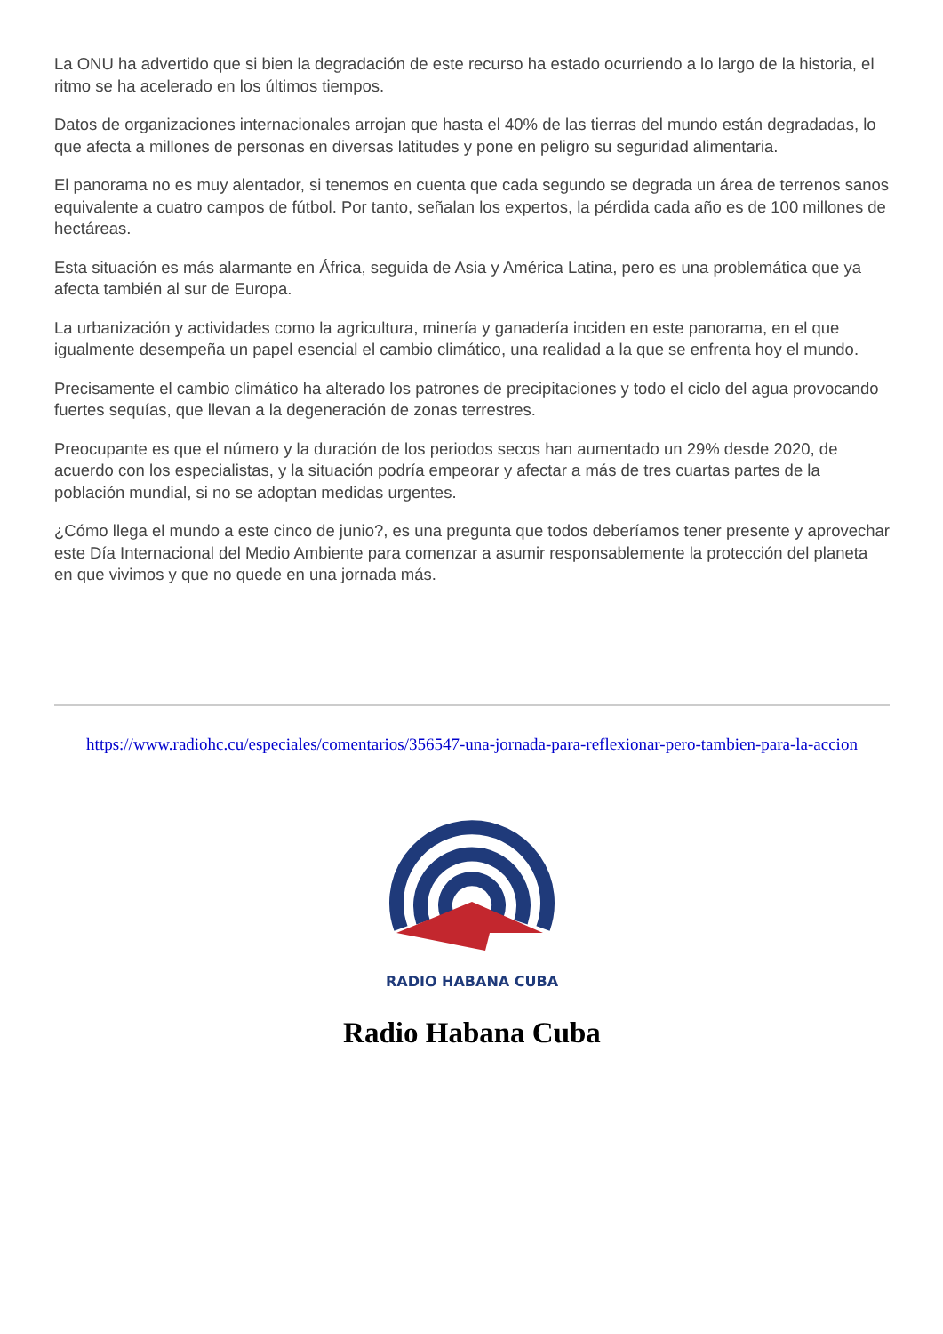La ONU ha advertido que si bien la degradación de este recurso ha estado ocurriendo a lo largo de la historia, el ritmo se ha acelerado en los últimos tiempos.
Datos de organizaciones internacionales arrojan que hasta el 40% de las tierras del mundo están degradadas, lo que afecta a millones de personas en diversas latitudes y pone en peligro su seguridad alimentaria.
El panorama no es muy alentador, si tenemos en cuenta que cada segundo se degrada un área de terrenos sanos equivalente a cuatro campos de fútbol. Por tanto, señalan los expertos, la pérdida cada año es de 100 millones de hectáreas.
Esta situación es más alarmante en África, seguida de Asia y América Latina, pero es una problemática que ya afecta también al sur de Europa.
La urbanización y actividades como la agricultura, minería y ganadería inciden en este panorama, en el que igualmente desempeña un papel esencial el cambio climático, una realidad a la que se enfrenta hoy el mundo.
Precisamente el cambio climático ha alterado los patrones de precipitaciones y todo el ciclo del agua provocando fuertes sequías, que llevan a la degeneración de zonas terrestres.
Preocupante es que el número y la duración de los periodos secos han aumentado un 29% desde 2020, de acuerdo con los especialistas, y la situación podría empeorar y afectar a más de tres cuartas partes de la población mundial, si no se adoptan medidas urgentes.
¿Cómo llega el mundo a este cinco de junio?, es una pregunta que todos deberíamos tener presente y aprovechar este Día Internacional del Medio Ambiente para comenzar a asumir responsablemente la protección del planeta en que vivimos y que no quede en una jornada más.
https://www.radiohc.cu/especiales/comentarios/356547-una-jornada-para-reflexionar-pero-tambien-para-la-accion
RADIO HABANA CUBA
Radio Habana Cuba